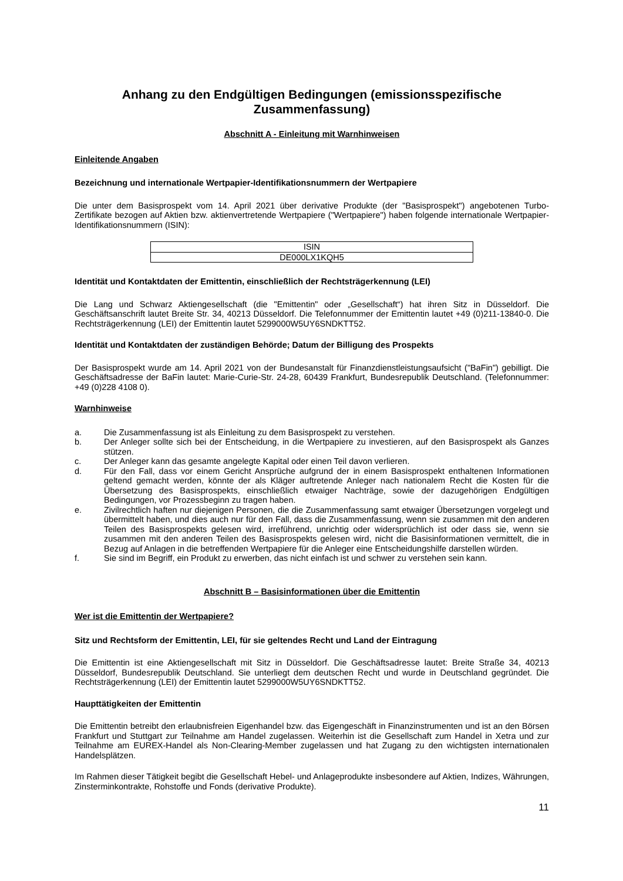Anhang zu den Endgültigen Bedingungen (emissionsspezifische Zusammenfassung)
Abschnitt A - Einleitung mit Warnhinweisen
Einleitende Angaben
Bezeichnung und internationale Wertpapier-Identifikationsnummern der Wertpapiere
Die unter dem Basisprospekt vom 14. April 2021 über derivative Produkte (der "Basisprospekt") angebotenen Turbo-Zertifikate bezogen auf Aktien bzw. aktienvertretende Wertpapiere ("Wertpapiere") haben folgende internationale Wertpapier-Identifikationsnummern (ISIN):
| ISIN |
| DE000LX1KQH5 |
Identität und Kontaktdaten der Emittentin, einschließlich der Rechtsträgerkennung (LEI)
Die Lang und Schwarz Aktiengesellschaft (die "Emittentin" oder „Gesellschaft“) hat ihren Sitz in Düsseldorf. Die Geschäftsanschrift lautet Breite Str. 34, 40213 Düsseldorf. Die Telefonnummer der Emittentin lautet +49 (0)211-13840-0. Die Rechtsträgerkennung (LEI) der Emittentin lautet 5299000W5UY6SNDKTT52.
Identität und Kontaktdaten der zuständigen Behörde; Datum der Billigung des Prospekts
Der Basisprospekt wurde am 14. April 2021 von der Bundesanstalt für Finanzdienstleistungsaufsicht ("BaFin") gebilligt. Die Geschäftsadresse der BaFin lautet: Marie-Curie-Str. 24-28, 60439 Frankfurt, Bundesrepublik Deutschland. (Telefonnummer: +49 (0)228 4108 0).
Warnhinweise
a. Die Zusammenfassung ist als Einleitung zu dem Basisprospekt zu verstehen.
b. Der Anleger sollte sich bei der Entscheidung, in die Wertpapiere zu investieren, auf den Basisprospekt als Ganzes stützen.
c. Der Anleger kann das gesamte angelegte Kapital oder einen Teil davon verlieren.
d. Für den Fall, dass vor einem Gericht Ansprüche aufgrund der in einem Basisprospekt enthaltenen Informationen geltend gemacht werden, könnte der als Kläger auftretende Anleger nach nationalem Recht die Kosten für die Übersetzung des Basisprospekts, einschließlich etwaiger Nachträge, sowie der dazugehörigen Endgültigen Bedingungen, vor Prozessbeginn zu tragen haben.
e. Zivilrechtlich haften nur diejenigen Personen, die die Zusammenfassung samt etwaiger Übersetzungen vorgelegt und übermittelt haben, und dies auch nur für den Fall, dass die Zusammenfassung, wenn sie zusammen mit den anderen Teilen des Basisprospekts gelesen wird, irreführend, unrichtig oder widersprüchlich ist oder dass sie, wenn sie zusammen mit den anderen Teilen des Basisprospekts gelesen wird, nicht die Basisinformationen vermittelt, die in Bezug auf Anlagen in die betreffenden Wertpapiere für die Anleger eine Entscheidungshilfe darstellen würden.
f. Sie sind im Begriff, ein Produkt zu erwerben, das nicht einfach ist und schwer zu verstehen sein kann.
Abschnitt B – Basisinformationen über die Emittentin
Wer ist die Emittentin der Wertpapiere?
Sitz und Rechtsform der Emittentin, LEI, für sie geltendes Recht und Land der Eintragung
Die Emittentin ist eine Aktiengesellschaft mit Sitz in Düsseldorf. Die Geschäftsadresse lautet: Breite Straße 34, 40213 Düsseldorf, Bundesrepublik Deutschland. Sie unterliegt dem deutschen Recht und wurde in Deutschland gegründet. Die Rechtsträgerkennung (LEI) der Emittentin lautet 5299000W5UY6SNDKTT52.
Haupttätigkeiten der Emittentin
Die Emittentin betreibt den erlaubnisfreien Eigenhandel bzw. das Eigengeschäft in Finanzinstrumenten und ist an den Börsen Frankfurt und Stuttgart zur Teilnahme am Handel zugelassen. Weiterhin ist die Gesellschaft zum Handel in Xetra und zur Teilnahme am EUREX-Handel als Non-Clearing-Member zugelassen und hat Zugang zu den wichtigsten internationalen Handelsplätzen.
Im Rahmen dieser Tätigkeit begibt die Gesellschaft Hebel- und Anlageprodukte insbesondere auf Aktien, Indizes, Währungen, Zinsterminkontrakte, Rohstoffe und Fonds (derivative Produkte).
11